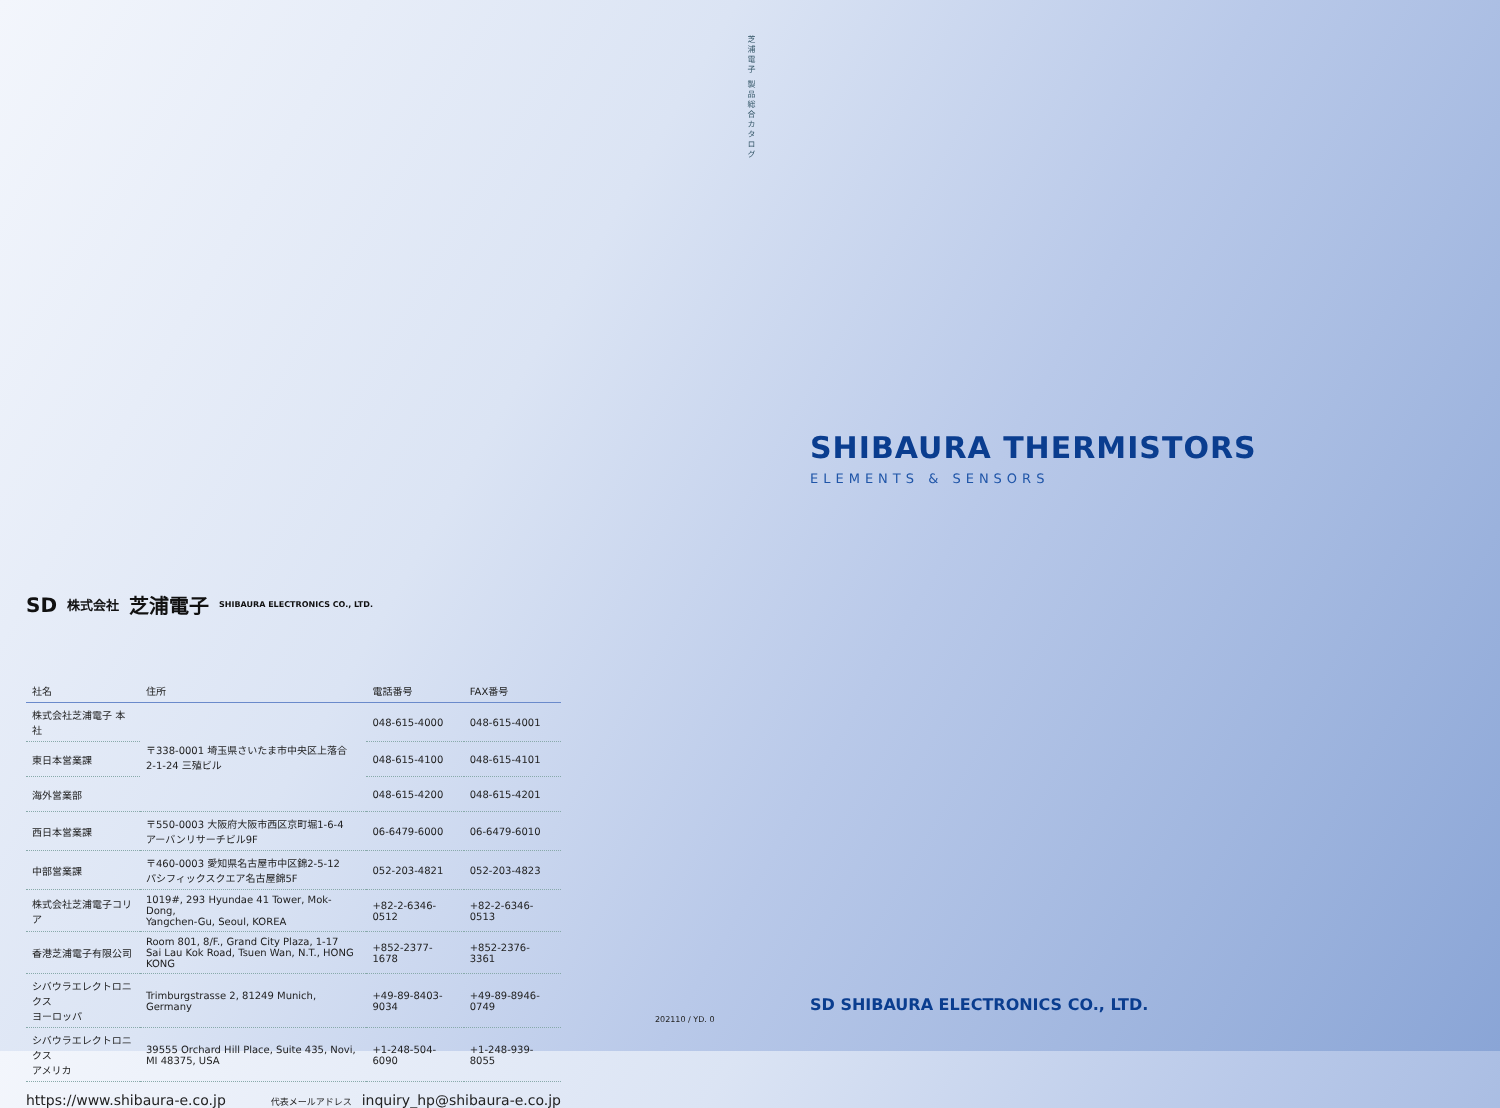芝浦電子 製品総合カタログ
SHIBAURA THERMISTORS
ELEMENTS & SENSORS
SD 株式会社 芝浦電子 SHIBAURA ELECTRONICS CO., LTD.
| 社名 | 住所 | 電話番号 | FAX番号 |
| --- | --- | --- | --- |
| 株式会社芝浦電子 本社 | 〒338-0001 埼玉県さいたま市中央区上落合 2-1-24 三殖ビル | 048-615-4000 | 048-615-4001 |
| 東日本営業課 | | 048-615-4100 | 048-615-4101 |
| 海外営業部 | | 048-615-4200 | 048-615-4201 |
| 西日本営業課 | 〒550-0003 大阪府大阪市西区京町堀1-6-4 アーバンリサーチビル9F | 06-6479-6000 | 06-6479-6010 |
| 中部営業課 | 〒460-0003 愛知県名古屋市中区錦2-5-12 パシフィックスクエア名古屋錦5F | 052-203-4821 | 052-203-4823 |
| 株式会社芝浦電子コリア | 1019#, 293 Hyundae 41 Tower, Mok-Dong, Yangchen-Gu, Seoul, KOREA | +82-2-6346-0512 | +82-2-6346-0513 |
| 香港芝浦電子有限公司 | Room 801, 8/F., Grand City Plaza, 1-17 Sai Lau Kok Road, Tsuen Wan, N.T., HONG KONG | +852-2377-1678 | +852-2376-3361 |
| シバウラエレクトロニクス ヨーロッパ | Trimburgstrasse 2, 81249 Munich, Germany | +49-89-8403-9034 | +49-89-8946-0749 |
| シバウラエレクトロニクス アメリカ | 39555 Orchard Hill Place, Suite 435, Novi, MI 48375, USA | +1-248-504-6090 | +1-248-939-8055 |
https://www.shibaura-e.co.jp 代表メールアドレス inquiry_hp@shibaura-e.co.jp
202110 / YD. 0
SD SHIBAURA ELECTRONICS CO., LTD.